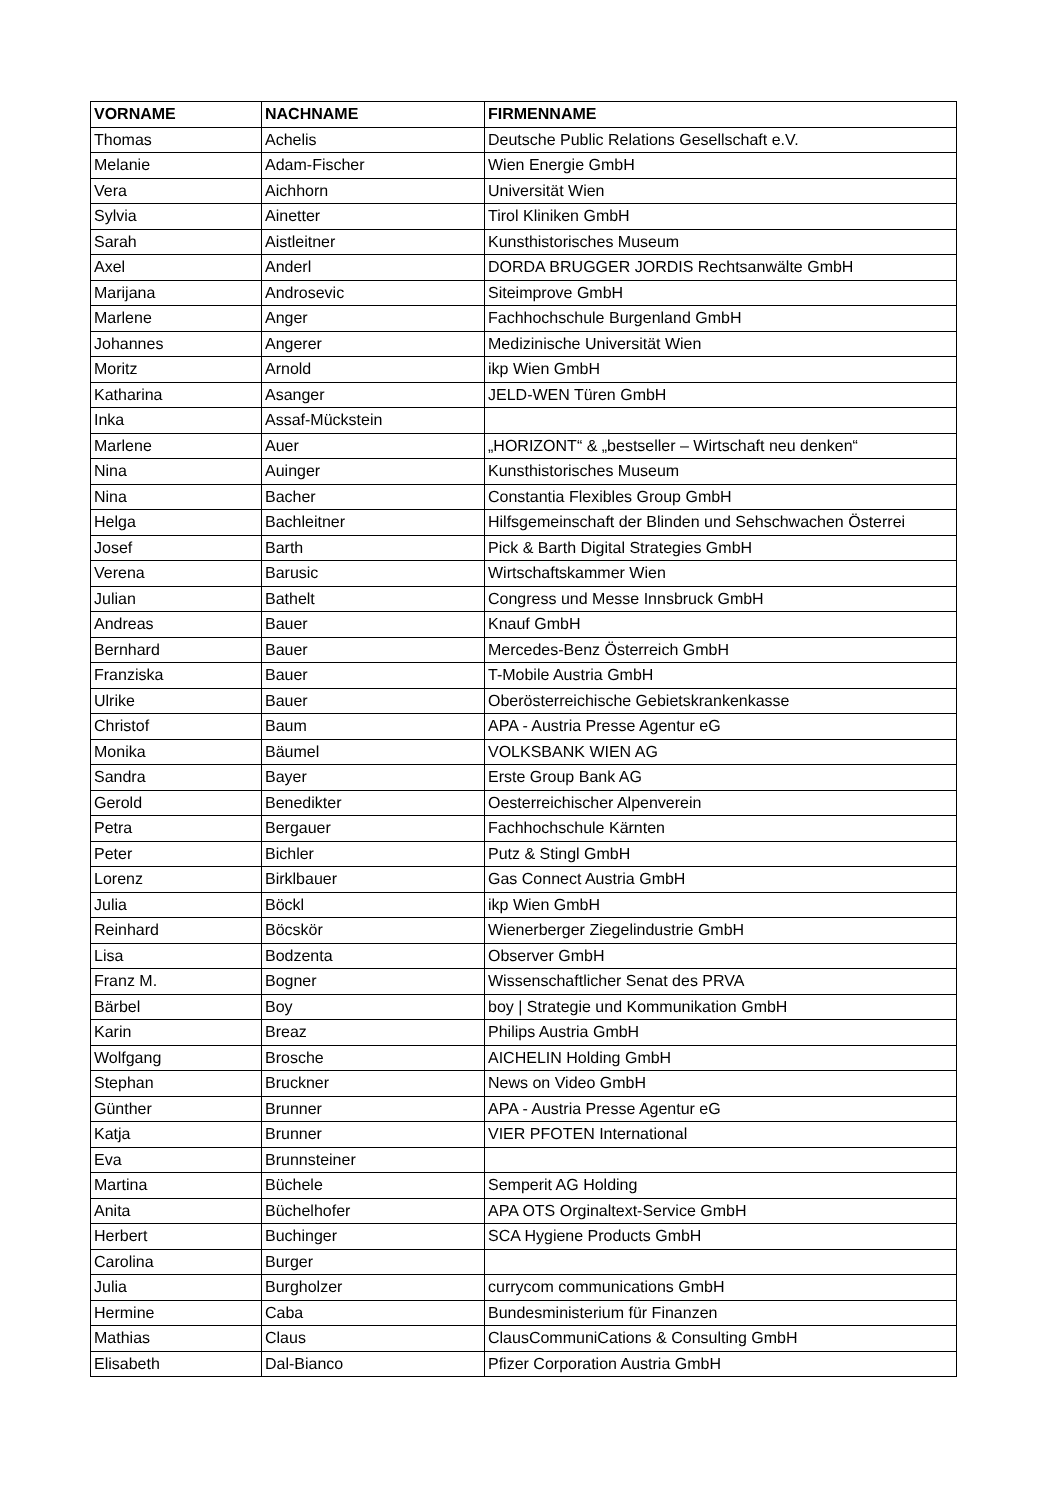| VORNAME | NACHNAME | FIRMENNAME |
| --- | --- | --- |
| Thomas | Achelis | Deutsche Public Relations Gesellschaft e.V. |
| Melanie | Adam-Fischer | Wien Energie GmbH |
| Vera | Aichhorn | Universität Wien |
| Sylvia | Ainetter | Tirol Kliniken GmbH |
| Sarah | Aistleitner | Kunsthistorisches Museum |
| Axel | Anderl | DORDA BRUGGER JORDIS Rechtsanwälte GmbH |
| Marijana | Androsevic | Siteimprove GmbH |
| Marlene | Anger | Fachhochschule Burgenland GmbH |
| Johannes | Angerer | Medizinische Universität Wien |
| Moritz | Arnold | ikp Wien GmbH |
| Katharina | Asanger | JELD-WEN Türen GmbH |
| Inka | Assaf-Mückstein | |
| Marlene | Auer | „HORIZONT“ & „bestseller – Wirtschaft neu denken“ |
| Nina | Auinger | Kunsthistorisches Museum |
| Nina | Bacher | Constantia Flexibles Group GmbH |
| Helga | Bachleitner | Hilfsgemeinschaft der Blinden und Sehschwachen Österrei |
| Josef | Barth | Pick & Barth Digital Strategies GmbH |
| Verena | Barusic | Wirtschaftskammer Wien |
| Julian | Bathelt | Congress und Messe Innsbruck GmbH |
| Andreas | Bauer | Knauf GmbH |
| Bernhard | Bauer | Mercedes-Benz Österreich GmbH |
| Franziska | Bauer | T-Mobile Austria GmbH |
| Ulrike | Bauer | Oberösterreichische Gebietskrankenkasse |
| Christof | Baum | APA - Austria Presse Agentur eG |
| Monika | Bäumel | VOLKSBANK WIEN AG |
| Sandra | Bayer | Erste Group Bank AG |
| Gerold | Benedikter | Oesterreichischer Alpenverein |
| Petra | Bergauer | Fachhochschule Kärnten |
| Peter | Bichler | Putz & Stingl GmbH |
| Lorenz | Birklbauer | Gas Connect Austria GmbH |
| Julia | Böckl | ikp Wien GmbH |
| Reinhard | Böcskör | Wienerberger Ziegelindustrie GmbH |
| Lisa | Bodzenta | Observer GmbH |
| Franz M. | Bogner | Wissenschaftlicher Senat des PRVA |
| Bärbel | Boy | boy / Strategie und Kommunikation GmbH |
| Karin | Breaz | Philips Austria GmbH |
| Wolfgang | Brosche | AICHELIN Holding GmbH |
| Stephan | Bruckner | News on Video GmbH |
| Günther | Brunner | APA - Austria Presse Agentur eG |
| Katja | Brunner | VIER PFOTEN International |
| Eva | Brunnsteiner | |
| Martina | Büchele | Semperit AG Holding |
| Anita | Büchelhofer | APA OTS Orginaltext-Service GmbH |
| Herbert | Buchinger | SCA Hygiene Products GmbH |
| Carolina | Burger | |
| Julia | Burgholzer | currycom communications GmbH |
| Hermine | Caba | Bundesministerium für Finanzen |
| Mathias | Claus | ClausCommuniCations & Consulting GmbH |
| Elisabeth | Dal-Bianco | Pfizer Corporation Austria GmbH |